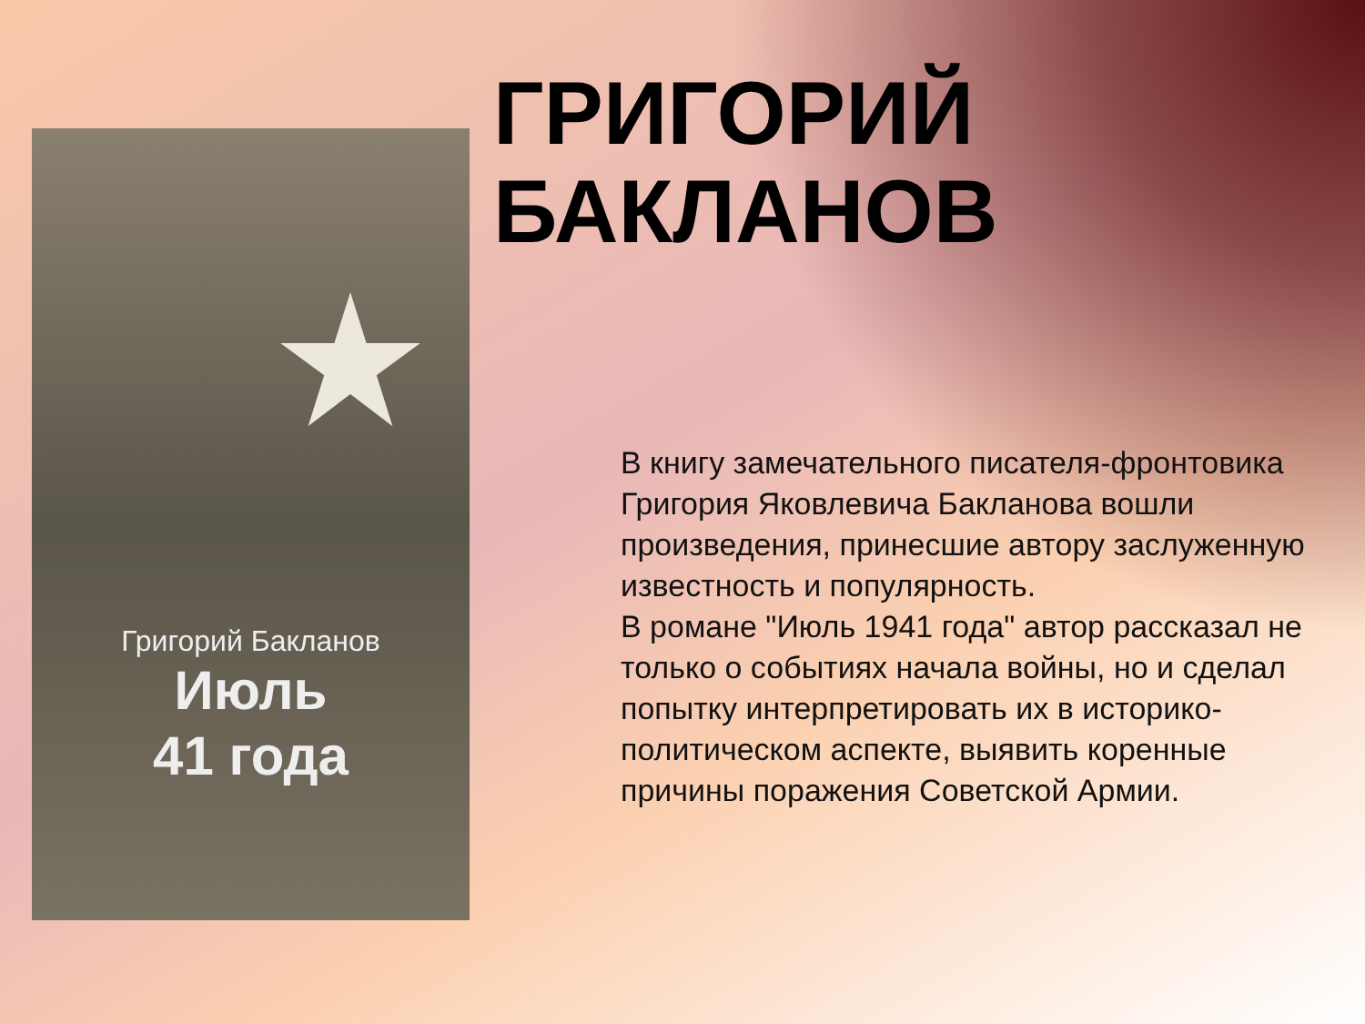Григорий Бакланов
Июль
41 года
ГРИГОРИЙ
БАКЛАНОВ
В книгу замечательного писателя-фронтовика Григория Яковлевича Бакланова вошли произведения, принесшие автору заслуженную известность и популярность.
В романе "Июль 1941 года" автор рассказал не только о событиях начала войны, но и сделал попытку интерпретировать их в историко-политическом аспекте, выявить коренные причины поражения Советской Армии.